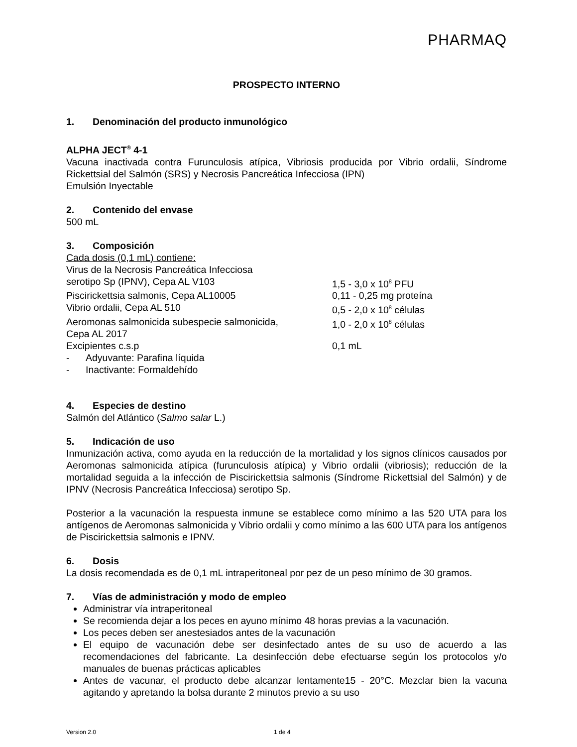PHARMAQ
PROSPECTO INTERNO
1. Denominación del producto inmunológico
ALPHA JECT<sup>®</sup> 4-1
Vacuna inactivada contra Furunculosis atípica, Vibriosis producida por Vibrio ordalii, Síndrome Rickettsial del Salmón (SRS) y Necrosis Pancreática Infecciosa (IPN)
Emulsión Inyectable
2. Contenido del envase
500 mL
3. Composición
Cada dosis (0,1 mL) contiene:
| Virus de la Necrosis Pancreática Infecciosa serotipo Sp (IPNV), Cepa AL V103 | 1,5 - 3,0 x 10<sup>8</sup> PFU |
| Piscirickettsia salmonis, Cepa AL10005 | 0,11 - 0,25 mg proteína |
| Vibrio ordalii, Cepa AL 510 | 0,5 - 2,0 x 10<sup>8</sup> células |
| Aeromonas salmonicida subespecie salmonicida, Cepa AL 2017 | 1,0 - 2,0 x 10<sup>8</sup> células |
| Excipientes c.s.p | 0,1 mL |
- Adyuvante: Parafina líquida
- Inactivante: Formaldehído
4. Especies de destino
Salmón del Atlántico (Salmo salar L.)
5. Indicación de uso
Inmunización activa, como ayuda en la reducción de la mortalidad y los signos clínicos causados por Aeromonas salmonicida atípica (furunculosis atípica) y Vibrio ordalii (vibriosis); reducción de la mortalidad seguida a la infección de Piscirickettsia salmonis (Síndrome Rickettsial del Salmón) y de IPNV (Necrosis Pancreática Infecciosa) serotipo Sp.
Posterior a la vacunación la respuesta inmune se establece como mínimo a las 520 UTA para los antígenos de Aeromonas salmonicida y Vibrio ordalii y como mínimo a las 600 UTA para los antígenos de Piscirickettsia salmonis e IPNV.
6. Dosis
La dosis recomendada es de 0,1 mL intraperitoneal por pez de un peso mínimo de 30 gramos.
7. Vías de administración y modo de empleo
Administrar vía intraperitoneal
Se recomienda dejar a los peces en ayuno mínimo 48 horas previas a la vacunación.
Los peces deben ser anestesiados antes de la vacunación
El equipo de vacunación debe ser desinfectado antes de su uso de acuerdo a las recomendaciones del fabricante. La desinfección debe efectuarse según los protocolos y/o manuales de buenas prácticas aplicables
Antes de vacunar, el producto debe alcanzar lentamente15 - 20°C. Mezclar bien la vacuna agitando y apretando la bolsa durante 2 minutos previo a su uso
Version 2.0 1 de 4